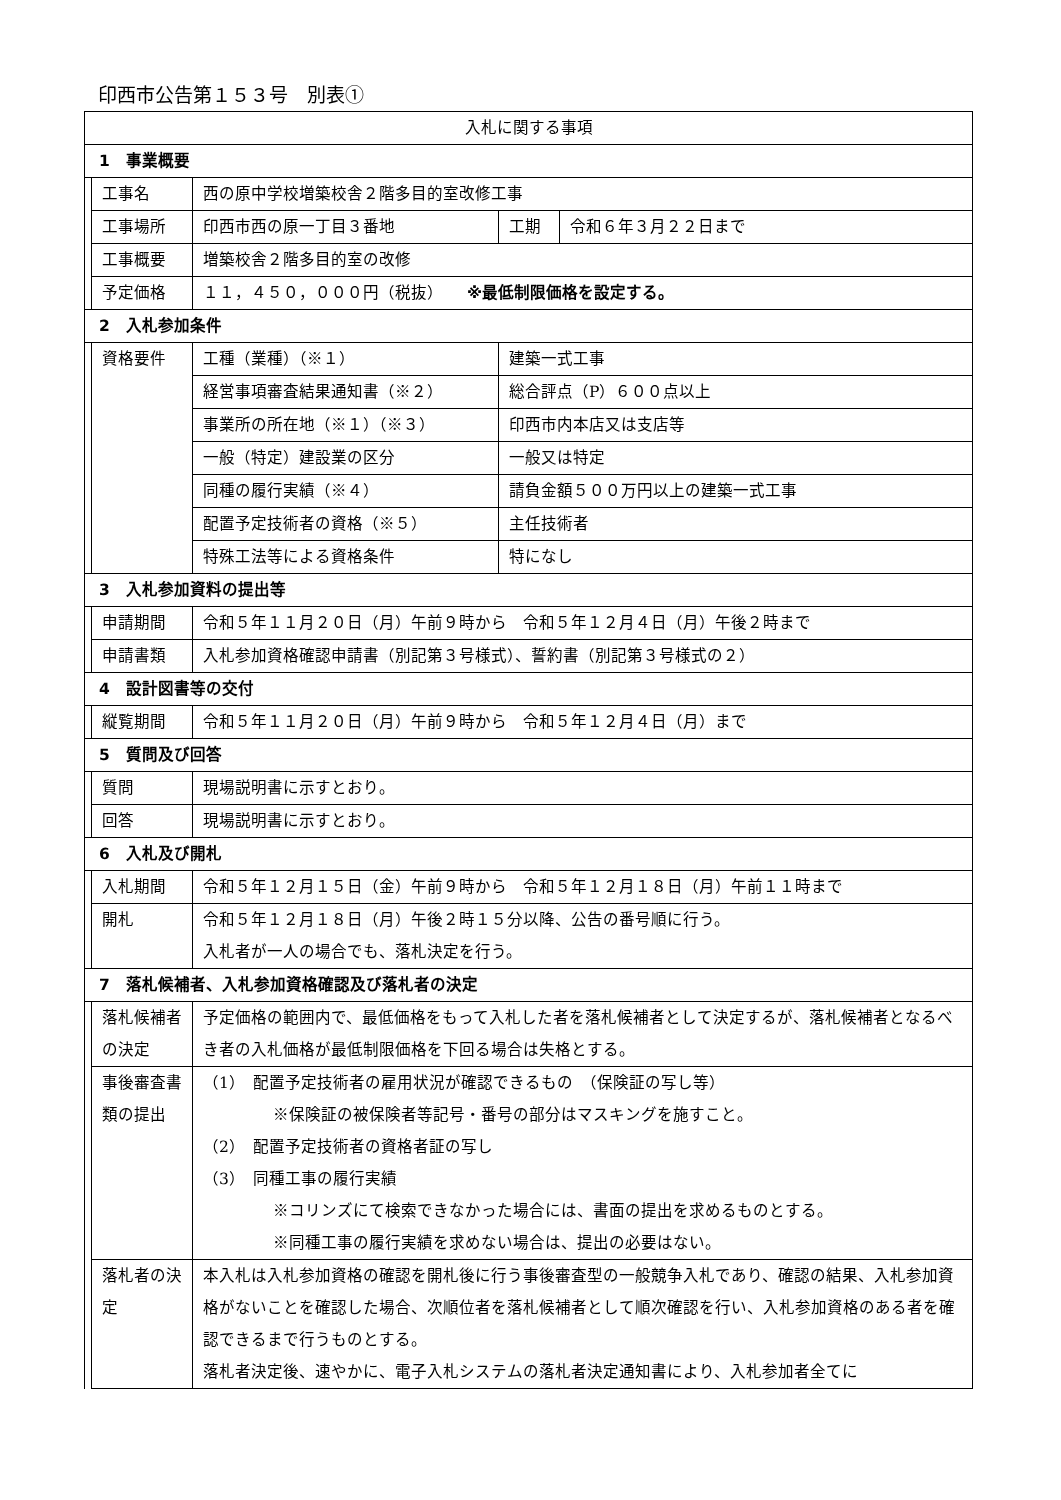印西市公告第１５３号　別表①
| 入札に関する事項 | | | | | |
| 1 事業概要 | | | | | |
| | 工事名 | 西の原中学校増築校舎２階多目的室改修工事 | | | |
| | 工事場所 | 印西市西の原一丁目３番地 | | 工期 | 令和６年３月２２日まで |
| | 工事概要 | 増築校舎２階多目的室の改修 | | | |
| | 予定価格 | １１，４５０，０００円（税抜） ※最低制限価格を設定する。 | | | |
| 2 入札参加条件 | | | | | |
| | 資格要件 | 工種（業種）（※１） | 建築一式工事 | | |
| | | 経営事項審査結果通知書（※２） | 総合評点（P）６００点以上 | | |
| | | 事業所の所在地（※１）（※３） | 印西市内本店又は支店等 | | |
| | | 一般（特定）建設業の区分 | 一般又は特定 | | |
| | | 同種の履行実績（※４） | 請負金額５００万円以上の建築一式工事 | | |
| | | 配置予定技術者の資格（※５） | 主任技術者 | | |
| | | 特殊工法等による資格条件 | 特になし | | |
| 3 入札参加資料の提出等 | | | | | |
| | 申請期間 | 令和５年１１月２０日（月）午前９時から 令和５年１２月４日（月）午後２時まで | | | |
| | 申請書類 | 入札参加資格確認申請書（別記第３号様式）、誓約書（別記第３号様式の２） | | | |
| 4 設計図書等の交付 | | | | | |
| | 縦覧期間 | 令和５年１１月２０日（月）午前９時から 令和５年１２月４日（月）まで | | | |
| 5 質問及び回答 | | | | | |
| | 質問 | 現場説明書に示すとおり。 | | | |
| | 回答 | 現場説明書に示すとおり。 | | | |
| 6 入札及び開札 | | | | | |
| | 入札期間 | 令和５年１２月１５日（金）午前９時から 令和５年１２月１８日（月）午前１１時まで | | | |
| | 開札 | 令和５年１２月１８日（月）午後２時１５分以降、公告の番号順に行う。 入札者が一人の場合でも、落札決定を行う。 | | | |
| 7 落札候補者、入札参加資格確認及び落札者の決定 | | | | | |
| | 落札候補者の決定 | 予定価格の範囲内で、最低価格をもって入札した者を落札候補者として決定するが、落札候補者となるべき者の入札価格が最低制限価格を下回る場合は失格とする。 | | | |
| | 事後審査書類の提出 | （1） 配置予定技術者の雇用状況が確認できるもの （保険証の写し等） ※保険証の被保険者等記号・番号の部分はマスキングを施すこと。 （2） 配置予定技術者の資格者証の写し （3） 同種工事の履行実績 ※コリンズにて検索できなかった場合には、書面の提出を求めるものとする。 ※同種工事の履行実績を求めない場合は、提出の必要はない。 | | | |
| | 落札者の決定 | 本入札は入札参加資格の確認を開札後に行う事後審査型の一般競争入札であり、確認の結果、入札参加資格がないことを確認した場合、次順位者を落札候補者として順次確認を行い、入札参加資格のある者を確認できるまで行うものとする。 落札者決定後、速やかに、電子入札システムの落札者決定通知書により、入札参加者全てに | | | |